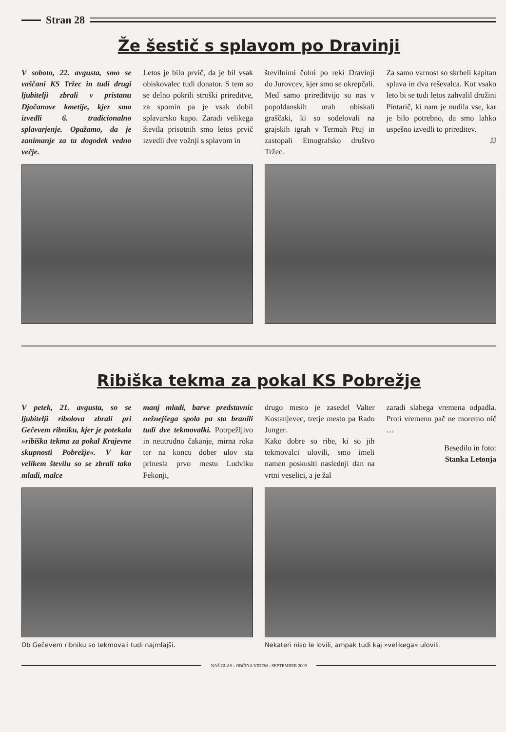Stran 28
Že šestič s splavom po Dravinji
V soboto, 22. avgusta, smo se vaščani KS Tržec in tudi drugi ljubitelji zbrali v pristanu Djočanove kmetije, kjer smo izvedli 6. tradicionalno splavarjenje. Opažamo, da je zanimanje za ta dogodek vedno večje.
Letos je bilo prvič, da je bil vsak obiskovalec tudi donator. S tem so se delno pokrili stroški prireditve, za spomin pa je vsak dobil splavarsko kapo. Zaradi velikega števila prisotnih smo letos prvič izvedli dve vožnji s splavom in
številnimi čolni po reki Dravinji do Jurovcev, kjer smo se okrepčali. Med samo prireditvijo so nas v popoldanskih urah obiskali graščaki, ki so sodelovali na grajskih igrah v Termah Ptuj in zastopali Etnografsko društvo Tržec.
Za samo varnost so skrbeli kapitan splava in dva reševalca. Kot vsako leto bi se tudi letos zahvalil družini Pintarič, ki nam je nudila vse, kar je bilo potrebno, da smo lahko uspešno izvedli to prireditev.
JJ
Ribiška tekma za pokal KS Pobrežje
V petek, 21. avgusta, so se ljubitelji ribolova zbrali pri Gečevem ribniku, kjer je potekala »ribiška tekma za pokal Krajevne skupnosti Pobrežje«. V kar velikem številu so se zbrali tako mladi, malce
manj mladi, barve predstavnic nežnejšega spola pa sta branili tudi dve tekmovalki. Potrpežljivo in neutrudno čakanje, mirna roka ter na koncu dober ulov sta prinesla prvo mestu Ludviku Fekonji,
drugo mesto je zasedel Valter Kostanjevec, tretje mesto pa Rado Junger.
Kako dobre so ribe, ki so jih tekmovalci ulovili, smo imeli namen poskusiti naslednji dan na vrtni veselici, a je žal
zaradi slabega vremena odpadla. Proti vremenu pač ne moremo nič …
Besedilo in foto:
Stanka Letonja
Ob Gečevem ribniku so tekmovali tudi najmlajši.
Nekateri niso le lovili, ampak tudi kaj »velikega« ulovili.
NAŠ GLAS - OBČINA VIDEM - SEPTEMBER 2009